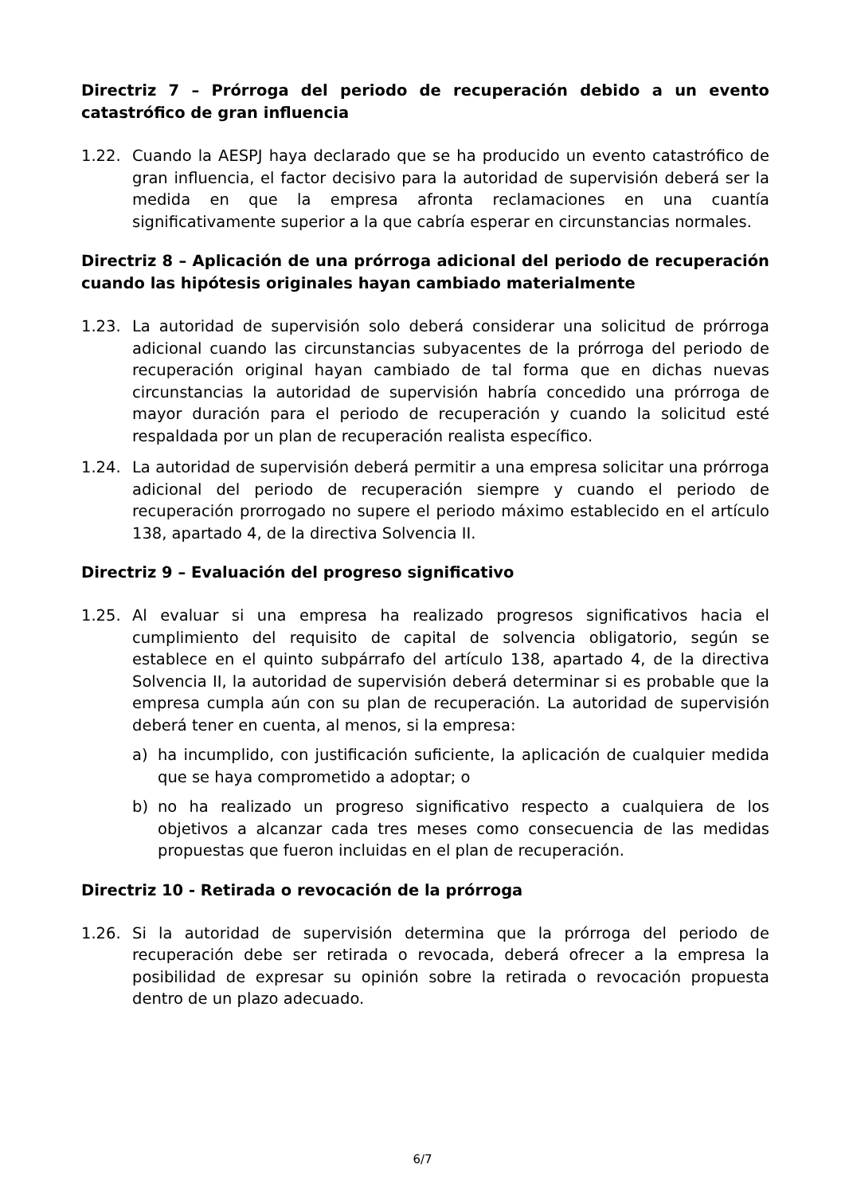Directriz 7 – Prórroga del periodo de recuperación debido a un evento catastrófico de gran influencia
1.22. Cuando la AESPJ haya declarado que se ha producido un evento catastrófico de gran influencia, el factor decisivo para la autoridad de supervisión deberá ser la medida en que la empresa afronta reclamaciones en una cuantía significativamente superior a la que cabría esperar en circunstancias normales.
Directriz 8 – Aplicación de una prórroga adicional del periodo de recuperación cuando las hipótesis originales hayan cambiado materialmente
1.23. La autoridad de supervisión solo deberá considerar una solicitud de prórroga adicional cuando las circunstancias subyacentes de la prórroga del periodo de recuperación original hayan cambiado de tal forma que en dichas nuevas circunstancias la autoridad de supervisión habría concedido una prórroga de mayor duración para el periodo de recuperación y cuando la solicitud esté respaldada por un plan de recuperación realista específico.
1.24. La autoridad de supervisión deberá permitir a una empresa solicitar una prórroga adicional del periodo de recuperación siempre y cuando el periodo de recuperación prorrogado no supere el periodo máximo establecido en el artículo 138, apartado 4, de la directiva Solvencia II.
Directriz 9 – Evaluación del progreso significativo
1.25. Al evaluar si una empresa ha realizado progresos significativos hacia el cumplimiento del requisito de capital de solvencia obligatorio, según se establece en el quinto subpárrafo del artículo 138, apartado 4, de la directiva Solvencia II, la autoridad de supervisión deberá determinar si es probable que la empresa cumpla aún con su plan de recuperación. La autoridad de supervisión deberá tener en cuenta, al menos, si la empresa:
a) ha incumplido, con justificación suficiente, la aplicación de cualquier medida que se haya comprometido a adoptar; o
b) no ha realizado un progreso significativo respecto a cualquiera de los objetivos a alcanzar cada tres meses como consecuencia de las medidas propuestas que fueron incluidas en el plan de recuperación.
Directriz 10 - Retirada o revocación de la prórroga
1.26. Si la autoridad de supervisión determina que la prórroga del periodo de recuperación debe ser retirada o revocada, deberá ofrecer a la empresa la posibilidad de expresar su opinión sobre la retirada o revocación propuesta dentro de un plazo adecuado.
6/7